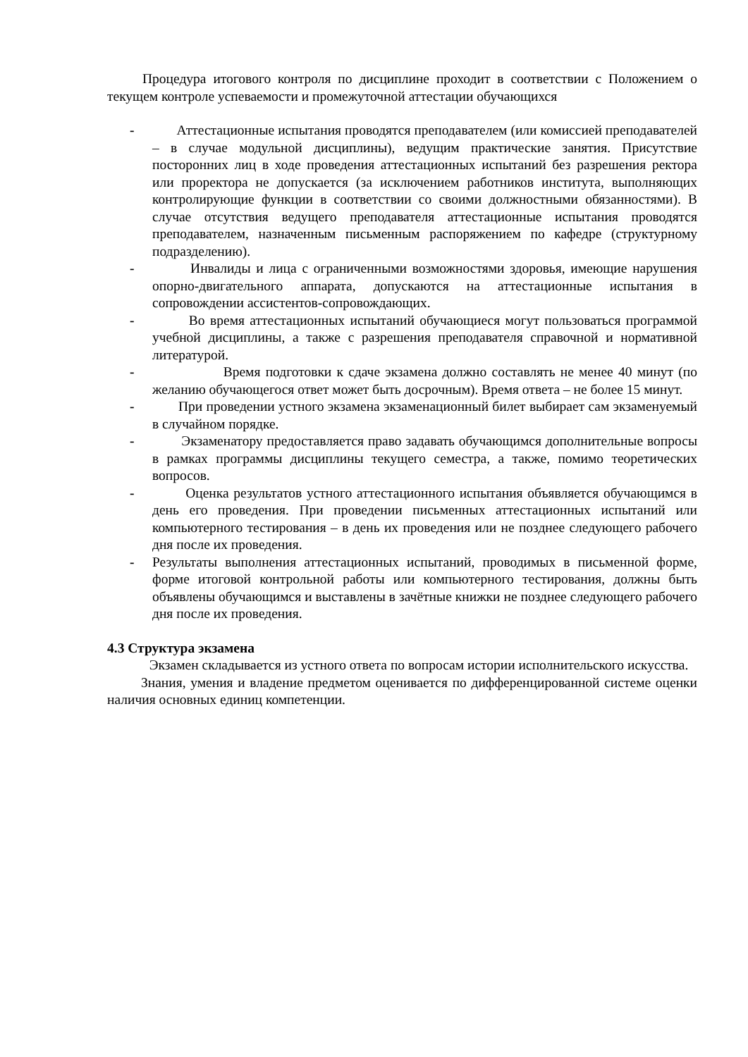Процедура итогового контроля по дисциплине проходит в соответствии с Положением о текущем контроле успеваемости и промежуточной аттестации обучающихся
- Аттестационные испытания проводятся преподавателем (или комиссией преподавателей – в случае модульной дисциплины), ведущим практические занятия. Присутствие посторонних лиц в ходе проведения аттестационных испытаний без разрешения ректора или проректора не допускается (за исключением работников института, выполняющих контролирующие функции в соответствии со своими должностными обязанностями). В случае отсутствия ведущего преподавателя аттестационные испытания проводятся преподавателем, назначенным письменным распоряжением по кафедре (структурному подразделению).
- Инвалиды и лица с ограниченными возможностями здоровья, имеющие нарушения опорно-двигательного аппарата, допускаются на аттестационные испытания в сопровождении ассистентов-сопровождающих.
- Во время аттестационных испытаний обучающиеся могут пользоваться программой учебной дисциплины, а также с разрешения преподавателя справочной и нормативной литературой.
- Время подготовки к сдаче экзамена должно составлять не менее 40 минут (по желанию обучающегося ответ может быть досрочным). Время ответа – не более 15 минут.
- При проведении устного экзамена экзаменационный билет выбирает сам экзаменуемый в случайном порядке.
- Экзаменатору предоставляется право задавать обучающимся дополнительные вопросы в рамках программы дисциплины текущего семестра, а также, помимо теоретических вопросов.
- Оценка результатов устного аттестационного испытания объявляется обучающимся в день его проведения. При проведении письменных аттестационных испытаний или компьютерного тестирования – в день их проведения или не позднее следующего рабочего дня после их проведения.
- Результаты выполнения аттестационных испытаний, проводимых в письменной форме, форме итоговой контрольной работы или компьютерного тестирования, должны быть объявлены обучающимся и выставлены в зачётные книжки не позднее следующего рабочего дня после их проведения.
4.3 Структура экзамена
Экзамен складывается из устного ответа по вопросам истории исполнительского искусства.
Знания, умения и владение предметом оценивается по дифференцированной системе оценки наличия основных единиц компетенции.